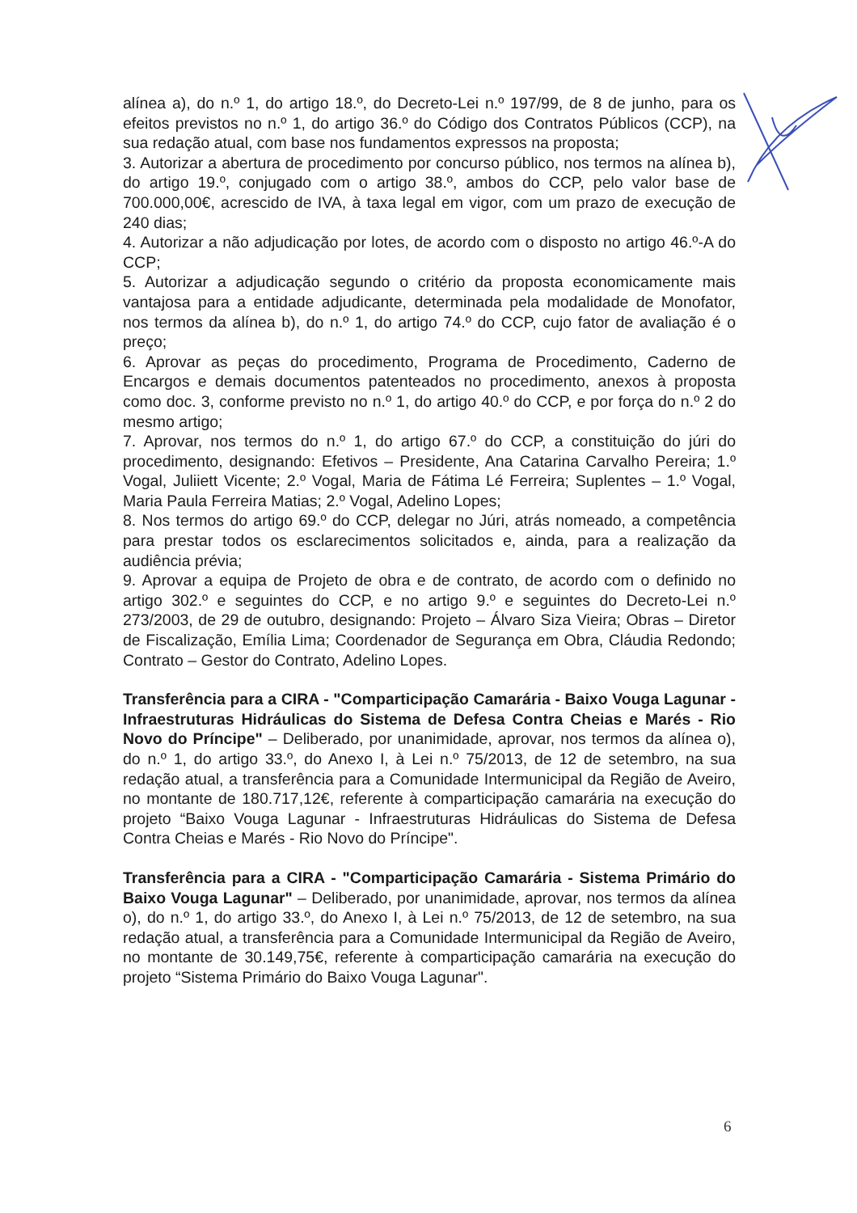alínea a), do n.º 1, do artigo 18.º, do Decreto-Lei n.º 197/99, de 8 de junho, para os efeitos previstos no n.º 1, do artigo 36.º do Código dos Contratos Públicos (CCP), na sua redação atual, com base nos fundamentos expressos na proposta;
3. Autorizar a abertura de procedimento por concurso público, nos termos na alínea b), do artigo 19.º, conjugado com o artigo 38.º, ambos do CCP, pelo valor base de 700.000,00€, acrescido de IVA, à taxa legal em vigor, com um prazo de execução de 240 dias;
4. Autorizar a não adjudicação por lotes, de acordo com o disposto no artigo 46.º-A do CCP;
5. Autorizar a adjudicação segundo o critério da proposta economicamente mais vantajosa para a entidade adjudicante, determinada pela modalidade de Monofator, nos termos da alínea b), do n.º 1, do artigo 74.º do CCP, cujo fator de avaliação é o preço;
6. Aprovar as peças do procedimento, Programa de Procedimento, Caderno de Encargos e demais documentos patenteados no procedimento, anexos à proposta como doc. 3, conforme previsto no n.º 1, do artigo 40.º do CCP, e por força do n.º 2 do mesmo artigo;
7. Aprovar, nos termos do n.º 1, do artigo 67.º do CCP, a constituição do júri do procedimento, designando: Efetivos – Presidente, Ana Catarina Carvalho Pereira; 1.º Vogal, Juliiett Vicente; 2.º Vogal, Maria de Fátima Lé Ferreira; Suplentes – 1.º Vogal, Maria Paula Ferreira Matias; 2.º Vogal, Adelino Lopes;
8. Nos termos do artigo 69.º do CCP, delegar no Júri, atrás nomeado, a competência para prestar todos os esclarecimentos solicitados e, ainda, para a realização da audiência prévia;
9. Aprovar a equipa de Projeto de obra e de contrato, de acordo com o definido no artigo 302.º e seguintes do CCP, e no artigo 9.º e seguintes do Decreto-Lei n.º 273/2003, de 29 de outubro, designando: Projeto – Álvaro Siza Vieira; Obras – Diretor de Fiscalização, Emília Lima; Coordenador de Segurança em Obra, Cláudia Redondo; Contrato – Gestor do Contrato, Adelino Lopes.
Transferência para a CIRA - "Comparticipação Camarária - Baixo Vouga Lagunar - Infraestruturas Hidráulicas do Sistema de Defesa Contra Cheias e Marés - Rio Novo do Príncipe" – Deliberado, por unanimidade, aprovar, nos termos da alínea o), do n.º 1, do artigo 33.º, do Anexo I, à Lei n.º 75/2013, de 12 de setembro, na sua redação atual, a transferência para a Comunidade Intermunicipal da Região de Aveiro, no montante de 180.717,12€, referente à comparticipação camarária na execução do projeto “Baixo Vouga Lagunar - Infraestruturas Hidráulicas do Sistema de Defesa Contra Cheias e Marés - Rio Novo do Príncipe".
Transferência para a CIRA - "Comparticipação Camarária - Sistema Primário do Baixo Vouga Lagunar" – Deliberado, por unanimidade, aprovar, nos termos da alínea o), do n.º 1, do artigo 33.º, do Anexo I, à Lei n.º 75/2013, de 12 de setembro, na sua redação atual, a transferência para a Comunidade Intermunicipal da Região de Aveiro, no montante de 30.149,75€, referente à comparticipação camarária na execução do projeto “Sistema Primário do Baixo Vouga Lagunar".
6